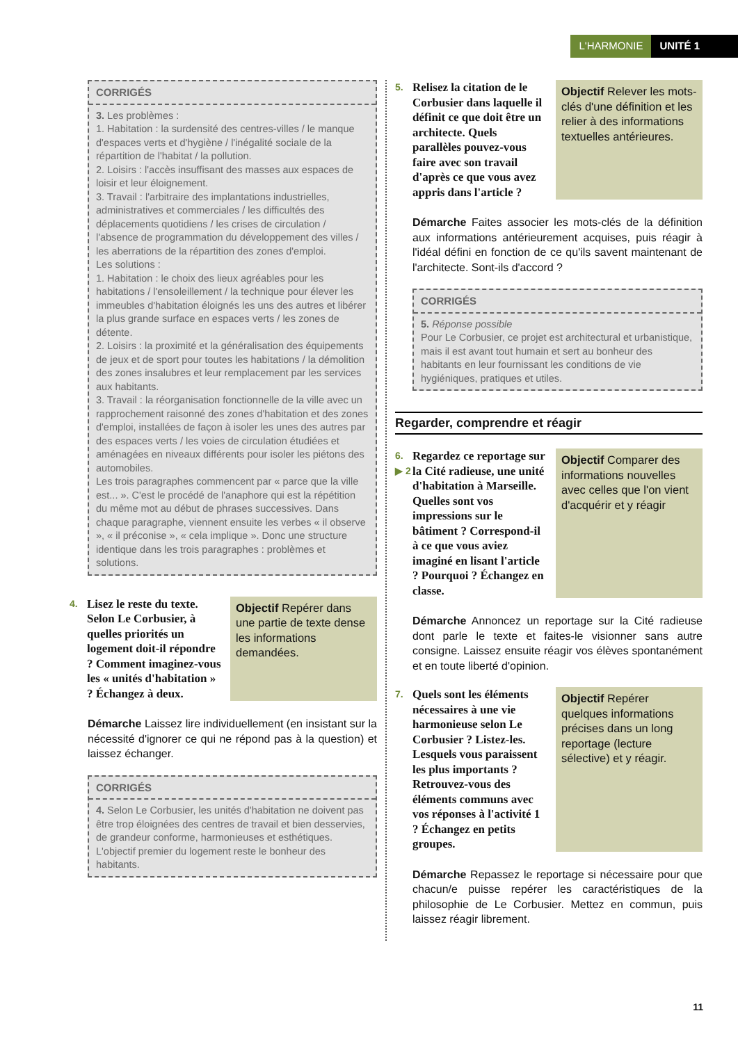L'HARMONIE UNITÉ 1
CORRIGÉS
3. Les problèmes :
1. Habitation : la surdensité des centres-villes / le manque d'espaces verts et d'hygiène / l'inégalité sociale de la répartition de l'habitat / la pollution.
2. Loisirs : l'accès insuffisant des masses aux espaces de loisir et leur éloignement.
3. Travail : l'arbitraire des implantations industrielles, administratives et commerciales / les difficultés des déplacements quotidiens / les crises de circulation / l'absence de programmation du développement des villes / les aberrations de la répartition des zones d'emploi.
Les solutions :
1. Habitation : le choix des lieux agréables pour les habitations / l'ensoleillement / la technique pour élever les immeubles d'habitation éloignés les uns des autres et libérer la plus grande surface en espaces verts / les zones de détente.
2. Loisirs : la proximité et la généralisation des équipements de jeux et de sport pour toutes les habitations / la démolition des zones insalubres et leur remplacement par les services aux habitants.
3. Travail : la réorganisation fonctionnelle de la ville avec un rapprochement raisonné des zones d'habitation et des zones d'emploi, installées de façon à isoler les unes des autres par des espaces verts / les voies de circulation étudiées et aménagées en niveaux différents pour isoler les piétons des automobiles.
Les trois paragraphes commencent par « parce que la ville est... ». C'est le procédé de l'anaphore qui est la répétition du même mot au début de phrases successives. Dans chaque paragraphe, viennent ensuite les verbes « il observe », « il préconise », « cela implique ». Donc une structure identique dans les trois paragraphes : problèmes et solutions.
4. Lisez le reste du texte. Selon Le Corbusier, à quelles priorités un logement doit-il répondre ? Comment imaginez-vous les « unités d'habitation » ? Échangez à deux.
Objectif Repérer dans une partie de texte dense les informations demandées.
Démarche Laissez lire individuellement (en insistant sur la nécessité d'ignorer ce qui ne répond pas à la question) et laissez échanger.
CORRIGÉS
4. Selon Le Corbusier, les unités d'habitation ne doivent pas être trop éloignées des centres de travail et bien desservies, de grandeur conforme, harmonieuses et esthétiques. L'objectif premier du logement reste le bonheur des habitants.
5. Relisez la citation de le Corbusier dans laquelle il définit ce que doit être un architecte. Quels parallèles pouvez-vous faire avec son travail d'après ce que vous avez appris dans l'article ?
Objectif Relever les mots-clés d'une définition et les relier à des informations textuelles antérieures.
Démarche Faites associer les mots-clés de la définition aux informations antérieurement acquises, puis réagir à l'idéal défini en fonction de ce qu'ils savent maintenant de l'architecte. Sont-ils d'accord ?
CORRIGÉS
5. Réponse possible
Pour Le Corbusier, ce projet est architectural et urbanistique, mais il est avant tout humain et sert au bonheur des habitants en leur fournissant les conditions de vie hygiéniques, pratiques et utiles.
Regarder, comprendre et réagir
6.
▶ 2 Regardez ce reportage sur la Cité radieuse, une unité d'habitation à Marseille. Quelles sont vos impressions sur le bâtiment ? Correspond-il à ce que vous aviez imaginé en lisant l'article ? Pourquoi ? Échangez en classe.
Objectif Comparer des informations nouvelles avec celles que l'on vient d'acquérir et y réagir
Démarche Annoncez un reportage sur la Cité radieuse dont parle le texte et faites-le visionner sans autre consigne. Laissez ensuite réagir vos élèves spontanément et en toute liberté d'opinion.
7. Quels sont les éléments nécessaires à une vie harmonieuse selon Le Corbusier ? Listez-les. Lesquels vous paraissent les plus importants ? Retrouvez-vous des éléments communs avec vos réponses à l'activité 1 ? Échangez en petits groupes.
Objectif Repérer quelques informations précises dans un long reportage (lecture sélective) et y réagir.
Démarche Repassez le reportage si nécessaire pour que chacun/e puisse repérer les caractéristiques de la philosophie de Le Corbusier. Mettez en commun, puis laissez réagir librement.
11